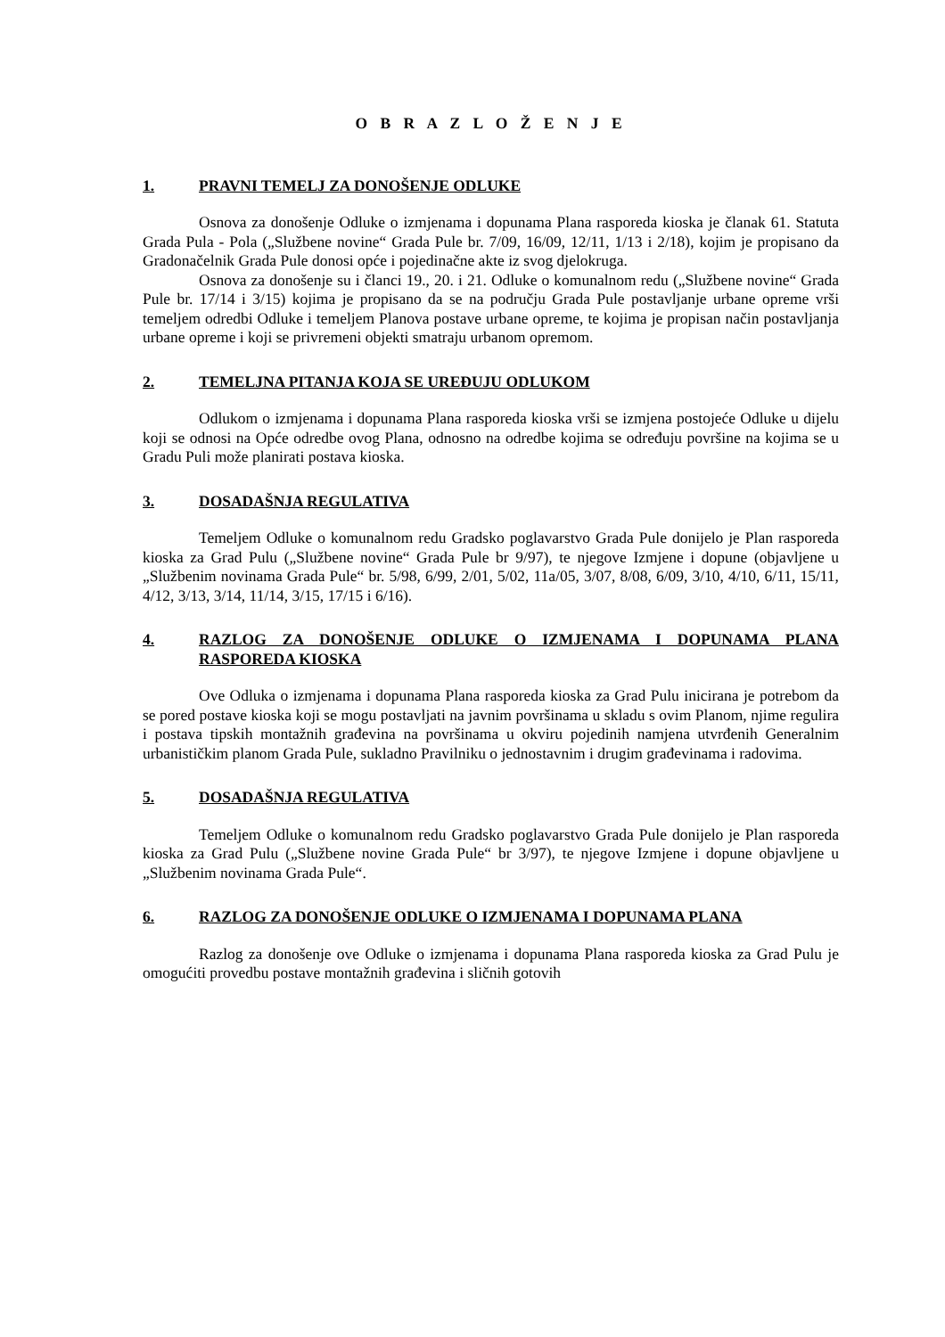O B R A Z L O Ž E N J E
1. PRAVNI TEMELJ ZA DONOŠENJE ODLUKE
Osnova za donošenje Odluke o izmjenama i dopunama Plana rasporeda kioska je članak 61. Statuta Grada Pula - Pola („Službene novine“ Grada Pule br. 7/09, 16/09, 12/11, 1/13 i 2/18), kojim je propisano da Gradonačelnik Grada Pule donosi opće i pojedinačne akte iz svog djelokruga.
Osnova za donošenje su i članci 19., 20. i 21. Odluke o komunalnom redu („Službene novine“ Grada Pule br. 17/14 i 3/15) kojima je propisano da se na području Grada Pule postavljanje urbane opreme vrši temeljem odredbi Odluke i temeljem Planova postave urbane opreme, te kojima je propisan način postavljanja urbane opreme i koji se privremeni objekti smatraju urbanom opremom.
2. TEMELJNA PITANJA KOJA SE UREĐUJU ODLUKOM
Odlukom o izmjenama i dopunama Plana rasporeda kioska vrši se izmjena postojeće Odluke u dijelu koji se odnosi na Opće odredbe ovog Plana, odnosno na odredbe kojima se određuju površine na kojima se u Gradu Puli može planirati postava kioska.
3. DOSADAŠNJA REGULATIVA
Temeljem Odluke o komunalnom redu Gradsko poglavarstvo Grada Pule donijelo je Plan rasporeda kioska za Grad Pulu („Službene novine“ Grada Pule br 9/97), te njegove Izmjene i dopune (objavljene u „Službenim novinama Grada Pule“ br. 5/98, 6/99, 2/01, 5/02, 11a/05, 3/07, 8/08, 6/09, 3/10, 4/10, 6/11, 15/11, 4/12, 3/13, 3/14, 11/14, 3/15, 17/15 i 6/16).
4. RAZLOG ZA DONOŠENJE ODLUKE O IZMJENAMA I DOPUNAMA PLANA RASPOREDA KIOSKA
Ove Odluka o izmjenama i dopunama Plana rasporeda kioska za Grad Pulu inicirana je potrebom da se pored postave kioska koji se mogu postavljati na javnim površinama u skladu s ovim Planom, njime regulira i postava tipskih montažnih građevina na površinama u okviru pojedinih namjena utvrđenih Generalnim urbanističkim planom Grada Pule, sukladno Pravilniku o jednostavnim i drugim građevinama i radovima.
5. DOSADAŠNJA REGULATIVA
Temeljem Odluke o komunalnom redu Gradsko poglavarstvo Grada Pule donijelo je Plan rasporeda kioska za Grad Pulu („Službene novine Grada Pule“ br 3/97), te njegove Izmjene i dopune objavljene u „Službenim novinama Grada Pule“.
6. RAZLOG ZA DONOŠENJE ODLUKE O IZMJENAMA I DOPUNAMA PLANA
Razlog za donošenje ove Odluke o izmjenama i dopunama Plana rasporeda kioska za Grad Pulu je omogućiti provedbu postave montažnih građevina i sličnih gotovih